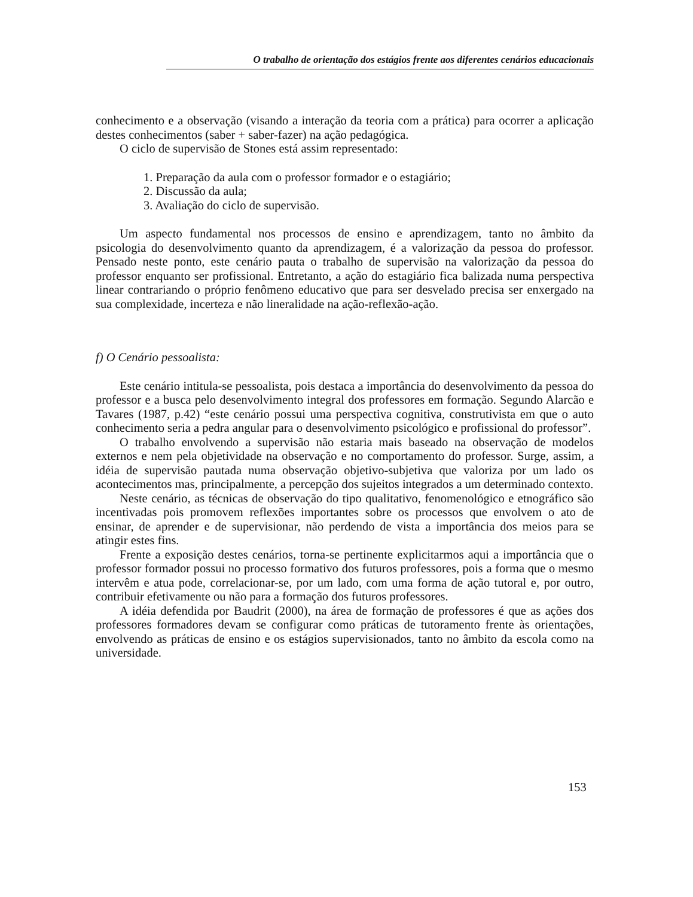O trabalho de orientação dos estágios frente aos diferentes cenários educacionais
conhecimento e a observação (visando a interação da teoria com a prática) para ocorrer a aplicação destes conhecimentos (saber + saber-fazer) na ação pedagógica.
O ciclo de supervisão de Stones está assim representado:
1. Preparação da aula com o professor formador e o estagiário;
2. Discussão da aula;
3. Avaliação do ciclo de supervisão.
Um aspecto fundamental nos processos de ensino e aprendizagem, tanto no âmbito da psicologia do desenvolvimento quanto da aprendizagem, é a valorização da pessoa do professor. Pensado neste ponto, este cenário pauta o trabalho de supervisão na valorização da pessoa do professor enquanto ser profissional. Entretanto, a ação do estagiário fica balizada numa perspectiva linear contrariando o próprio fenômeno educativo que para ser desvelado precisa ser enxergado na sua complexidade, incerteza e não lineralidade na ação-reflexão-ação.
f) O Cenário pessoalista:
Este cenário intitula-se pessoalista, pois destaca a importância do desenvolvimento da pessoa do professor e a busca pelo desenvolvimento integral dos professores em formação. Segundo Alarcão e Tavares (1987, p.42) “este cenário possui uma perspectiva cognitiva, construtivista em que o auto conhecimento seria a pedra angular para o desenvolvimento psicológico e profissional do professor”.
O trabalho envolvendo a supervisão não estaria mais baseado na observação de modelos externos e nem pela objetividade na observação e no comportamento do professor. Surge, assim, a idéia de supervisão pautada numa observação objetivo-subjetiva que valoriza por um lado os acontecimentos mas, principalmente, a percepção dos sujeitos integrados a um determinado contexto.
Neste cenário, as técnicas de observação do tipo qualitativo, fenomenológico e etnográfico são incentivadas pois promovem reflexões importantes sobre os processos que envolvem o ato de ensinar, de aprender e de supervisionar, não perdendo de vista a importância dos meios para se atingir estes fins.
Frente a exposição destes cenários, torna-se pertinente explicitarmos aqui a importância que o professor formador possui no processo formativo dos futuros professores, pois a forma que o mesmo intervêm e atua pode, correlacionar-se, por um lado, com uma forma de ação tutoral e, por outro, contribuir efetivamente ou não para a formação dos futuros professores.
A idéia defendida por Baudrit (2000), na área de formação de professores é que as ações dos professores formadores devam se configurar como práticas de tutoramento frente às orientações, envolvendo as práticas de ensino e os estágios supervisionados, tanto no âmbito da escola como na universidade.
153